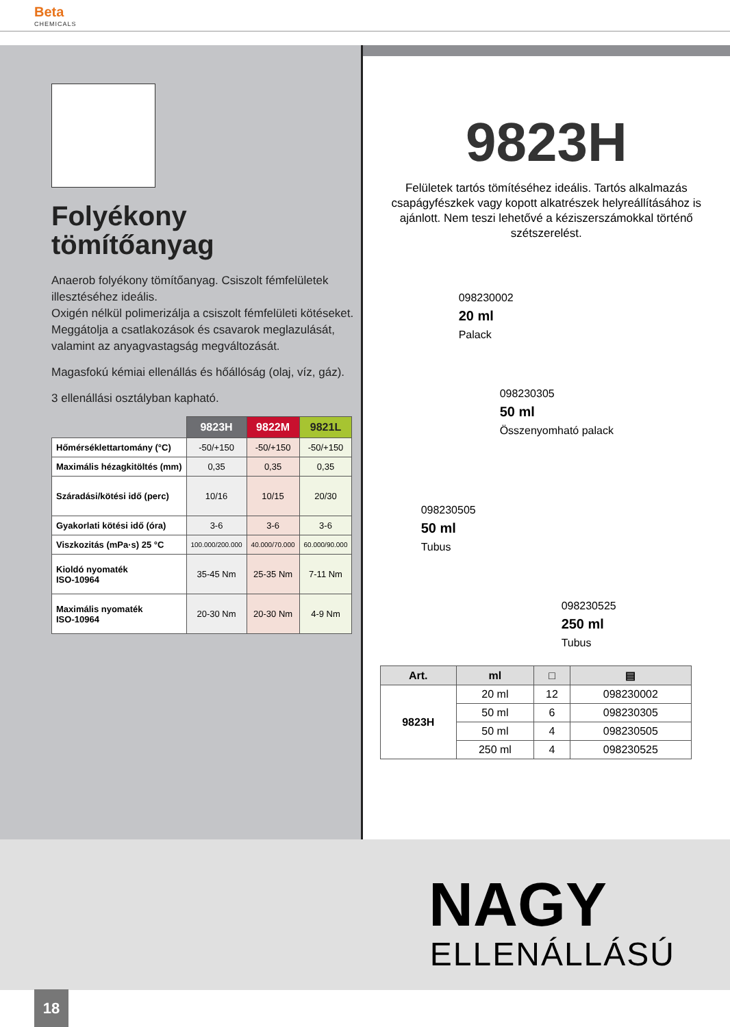Beta
CHEMICALS
Folyékony
tömítőanyag
Anaerob folyékony tömítőanyag. Csiszolt fémfelületek illesztéséhez ideális.
Oxigén nélkül polimerizálja a csiszolt fémfelületi kötéseket.
Meggátolja a csatlakozások és csavarok meglazulását, valamint az anyagvastagság megváltozását.
Magasfokú kémiai ellenállás és hőállóság (olaj, víz, gáz).
3 ellenállási osztályban kapható.
| | 9823H | 9822M | 9821L |
| Hőmérséklettartomány (°C) | -50/+150 | -50/+150 | -50/+150 |
| Maximális hézagkitöltés (mm) | 0,35 | 0,35 | 0,35 |
| Száradási/kötési idő (perc) | 10/16 | 10/15 | 20/30 |
| Gyakorlati kötési idő (óra) | 3-6 | 3-6 | 3-6 |
| Viszkozitás (mPa·s) 25 °C | 100.000/200.000 | 40.000/70.000 | 60.000/90.000 |
| Kioldó nyomaték ISO-10964 | 35-45 Nm | 25-35 Nm | 7-11 Nm |
| Maximális nyomaték ISO-10964 | 20-30 Nm | 20-30 Nm | 4-9 Nm |
9823H
Felületek tartós tömítéséhez ideális. Tartós alkalmazás csapágyfészkek vagy kopott alkatrészek helyreállításához is ajánlott. Nem teszi lehetővé a kéziszerszámokkal történő szétszerelést.
098230002
20 ml
Palack
098230305
50 ml
Összenyomható palack
098230505
50 ml
Tubus
098230525
250 ml
Tubus
| Art. | ml | □ | ▤ |
| --- | --- | --- | --- |
| 9823H | 20 ml | 12 | 098230002 |
| | 50 ml | 6 | 098230305 |
| | 50 ml | 4 | 098230505 |
| | 250 ml | 4 | 098230525 |
NAGY
ELLENÁLLÁSÚ
18